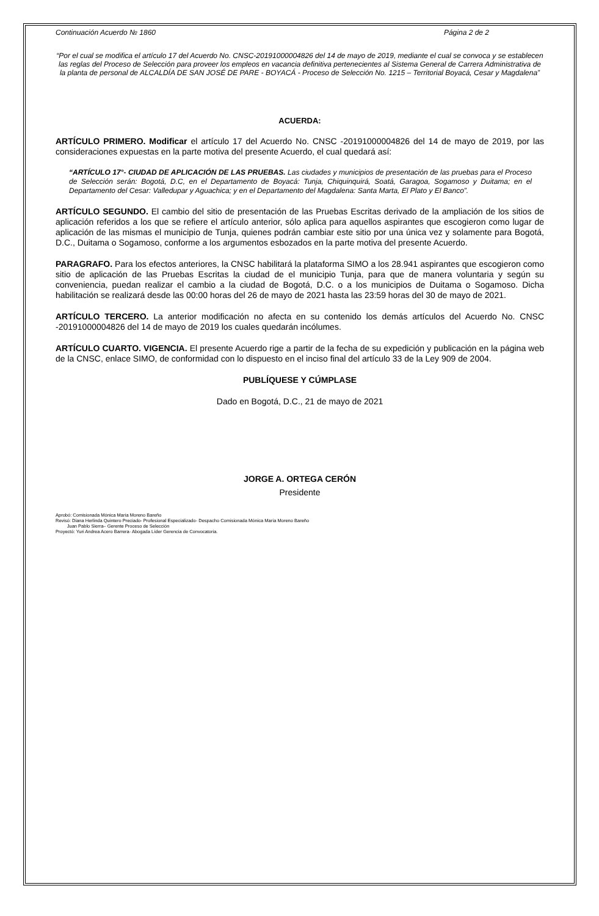Continuación Acuerdo № 1860 Página 2 de 2
“Por el cual se modifica el artículo 17 del Acuerdo No. CNSC-20191000004826 del 14 de mayo de 2019, mediante el cual se convoca y se establecen las reglas del Proceso de Selección para proveer los empleos en vacancia definitiva pertenecientes al Sistema General de Carrera Administrativa de la planta de personal de ALCALDÍA DE SAN JOSÉ DE PARE - BOYACÁ - Proceso de Selección No. 1215 – Territorial Boyacá, Cesar y Magdalena”
ACUERDA:
ARTÍCULO PRIMERO. Modificar el artículo 17 del Acuerdo No. CNSC -20191000004826 del 14 de mayo de 2019, por las consideraciones expuestas en la parte motiva del presente Acuerdo, el cual quedará así:
“ARTÍCULO 17°- CIUDAD DE APLICACIÓN DE LAS PRUEBAS. Las ciudades y municipios de presentación de las pruebas para el Proceso de Selección serán: Bogotá, D.C, en el Departamento de Boyacá: Tunja, Chiquinquirá, Soatá, Garagoa, Sogamoso y Duitama; en el Departamento del Cesar: Valledupar y Aguachica; y en el Departamento del Magdalena: Santa Marta, El Plato y El Banco”.
ARTÍCULO SEGUNDO. El cambio del sitio de presentación de las Pruebas Escritas derivado de la ampliación de los sitios de aplicación referidos a los que se refiere el artículo anterior, sólo aplica para aquellos aspirantes que escogieron como lugar de aplicación de las mismas el municipio de Tunja, quienes podrán cambiar este sitio por una única vez y solamente para Bogotá, D.C., Duitama o Sogamoso, conforme a los argumentos esbozados en la parte motiva del presente Acuerdo.
PARAGRAFO. Para los efectos anteriores, la CNSC habilitará la plataforma SIMO a los 28.941 aspirantes que escogieron como sitio de aplicación de las Pruebas Escritas la ciudad de el municipio Tunja, para que de manera voluntaria y según su conveniencia, puedan realizar el cambio a la ciudad de Bogotá, D.C. o a los municipios de Duitama o Sogamoso. Dicha habilitación se realizará desde las 00:00 horas del 26 de mayo de 2021 hasta las 23:59 horas del 30 de mayo de 2021.
ARTÍCULO TERCERO. La anterior modificación no afecta en su contenido los demás artículos del Acuerdo No. CNSC -20191000004826 del 14 de mayo de 2019 los cuales quedarán incólumes.
ARTÍCULO CUARTO. VIGENCIA. El presente Acuerdo rige a partir de la fecha de su expedición y publicación en la página web de la CNSC, enlace SIMO, de conformidad con lo dispuesto en el inciso final del artículo 33 de la Ley 909 de 2004.
PUBLÍQUESE Y CÚMPLASE
Dado en Bogotá, D.C., 21 de mayo de 2021
JORGE A. ORTEGA CERÓN
Presidente
Aprobó: Comisionada Mónica María Moreno Bareño
Revisó: Diana Herlinda Quintero Preciado- Profesional Especializado- Despacho Comisionada Mónica María Moreno Bareño
Juan Pablo Sierra– Gerente Proceso de Selección
Proyectó: Yuri Andrea Acero Barrera- Abogada Líder Gerencia de Convocatoria.